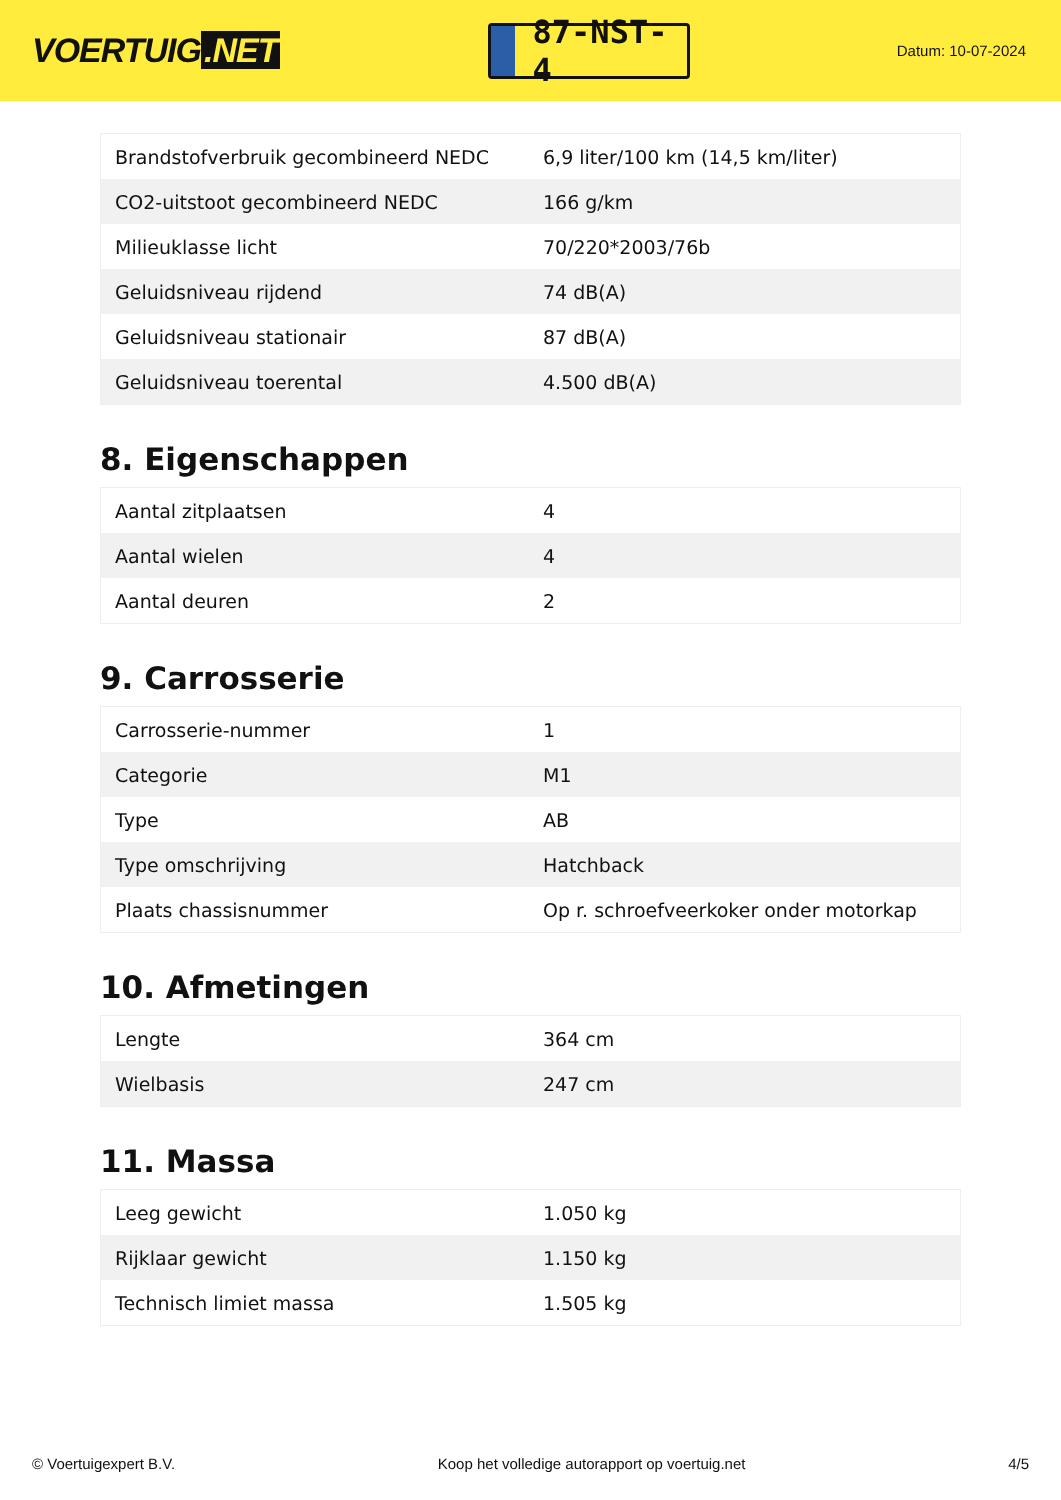VOERTUIG.NET
87-NST-4
Datum: 10-07-2024
| Brandstofverbruik gecombineerd NEDC | 6,9 liter/100 km (14,5 km/liter) |
| CO2-uitstoot gecombineerd NEDC | 166 g/km |
| Milieuklasse licht | 70/220*2003/76b |
| Geluidsniveau rijdend | 74 dB(A) |
| Geluidsniveau stationair | 87 dB(A) |
| Geluidsniveau toerental | 4.500 dB(A) |
8. Eigenschappen
| Aantal zitplaatsen | 4 |
| Aantal wielen | 4 |
| Aantal deuren | 2 |
9. Carrosserie
| Carrosserie-nummer | 1 |
| Categorie | M1 |
| Type | AB |
| Type omschrijving | Hatchback |
| Plaats chassisnummer | Op r. schroefveerkoker onder motorkap |
10. Afmetingen
| Lengte | 364 cm |
| Wielbasis | 247 cm |
11. Massa
| Leeg gewicht | 1.050 kg |
| Rijklaar gewicht | 1.150 kg |
| Technisch limiet massa | 1.505 kg |
© Voertuigexpert B.V. Koop het volledige autorapport op voertuig.net 4/5